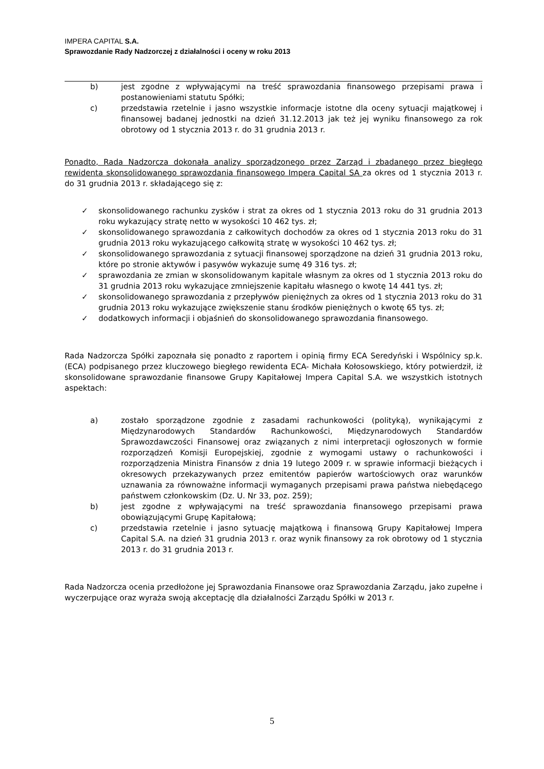IMPERA CAPITAL S.A.
Sprawozdanie Rady Nadzorczej z działalności i oceny w roku 2013
b) jest zgodne z wpływającymi na treść sprawozdania finansowego przepisami prawa i postanowieniami statutu Spółki;
c) przedstawia rzetelnie i jasno wszystkie informacje istotne dla oceny sytuacji majątkowej i finansowej badanej jednostki na dzień 31.12.2013 jak też jej wyniku finansowego za rok obrotowy od 1 stycznia 2013 r. do 31 grudnia 2013 r.
Ponadto, Rada Nadzorcza dokonała analizy sporządzonego przez Zarząd i zbadanego przez biegłego rewidenta skonsolidowanego sprawozdania finansowego Impera Capital SA za okres od 1 stycznia 2013 r. do 31 grudnia 2013 r. składającego się z:
✓ skonsolidowanego rachunku zysków i strat za okres od 1 stycznia 2013 roku do 31 grudnia 2013 roku wykazujący stratę netto w wysokości 10 462 tys. zł;
✓ skonsolidowanego sprawozdania z całkowitych dochodów za okres od 1 stycznia 2013 roku do 31 grudnia 2013 roku wykazującego całkowitą stratę w wysokości 10 462 tys. zł;
✓ skonsolidowanego sprawozdania z sytuacji finansowej sporządzone na dzień 31 grudnia 2013 roku, które po stronie aktywów i pasywów wykazuje sumę 49 316 tys. zł;
✓ sprawozdania ze zmian w skonsolidowanym kapitale własnym za okres od 1 stycznia 2013 roku do 31 grudnia 2013 roku wykazujące zmniejszenie kapitału własnego o kwotę 14 441 tys. zł;
✓ skonsolidowanego sprawozdania z przepływów pieniężnych za okres od 1 stycznia 2013 roku do 31 grudnia 2013 roku wykazujące zwiększenie stanu środków pieniężnych o kwotę 65 tys. zł;
✓ dodatkowych informacji i objaśnień do skonsolidowanego sprawozdania finansowego.
Rada Nadzorcza Spółki zapoznała się ponadto z raportem i opinią firmy ECA Seredyński i Wspólnicy sp.k. (ECA) podpisanego przez kluczowego biegłego rewidenta ECA- Michała Kołosowskiego, który potwierdził, iż skonsolidowane sprawozdanie finansowe Grupy Kapitałowej Impera Capital S.A. we wszystkich istotnych aspektach:
a) zostało sporządzone zgodnie z zasadami rachunkowości (polityką), wynikającymi z Międzynarodowych Standardów Rachunkowości, Międzynarodowych Standardów Sprawozdawczości Finansowej oraz związanych z nimi interpretacji ogłoszonych w formie rozporządzeń Komisji Europejskiej, zgodnie z wymogami ustawy o rachunkowości i rozporządzenia Ministra Finansów z dnia 19 lutego 2009 r. w sprawie informacji bieżących i okresowych przekazywanych przez emitentów papierów wartościowych oraz warunków uznawania za równoważne informacji wymaganych przepisami prawa państwa niebędącego państwem członkowskim (Dz. U. Nr 33, poz. 259);
b) jest zgodne z wpływającymi na treść sprawozdania finansowego przepisami prawa obowiązującymi Grupę Kapitałową;
c) przedstawia rzetelnie i jasno sytuację majątkową i finansową Grupy Kapitałowej Impera Capital S.A. na dzień 31 grudnia 2013 r. oraz wynik finansowy za rok obrotowy od 1 stycznia 2013 r. do 31 grudnia 2013 r.
Rada Nadzorcza ocenia przedłożone jej Sprawozdania Finansowe oraz Sprawozdania Zarządu, jako zupełne i wyczerpujące oraz wyraża swoją akceptację dla działalności Zarządu Spółki w 2013 r.
5